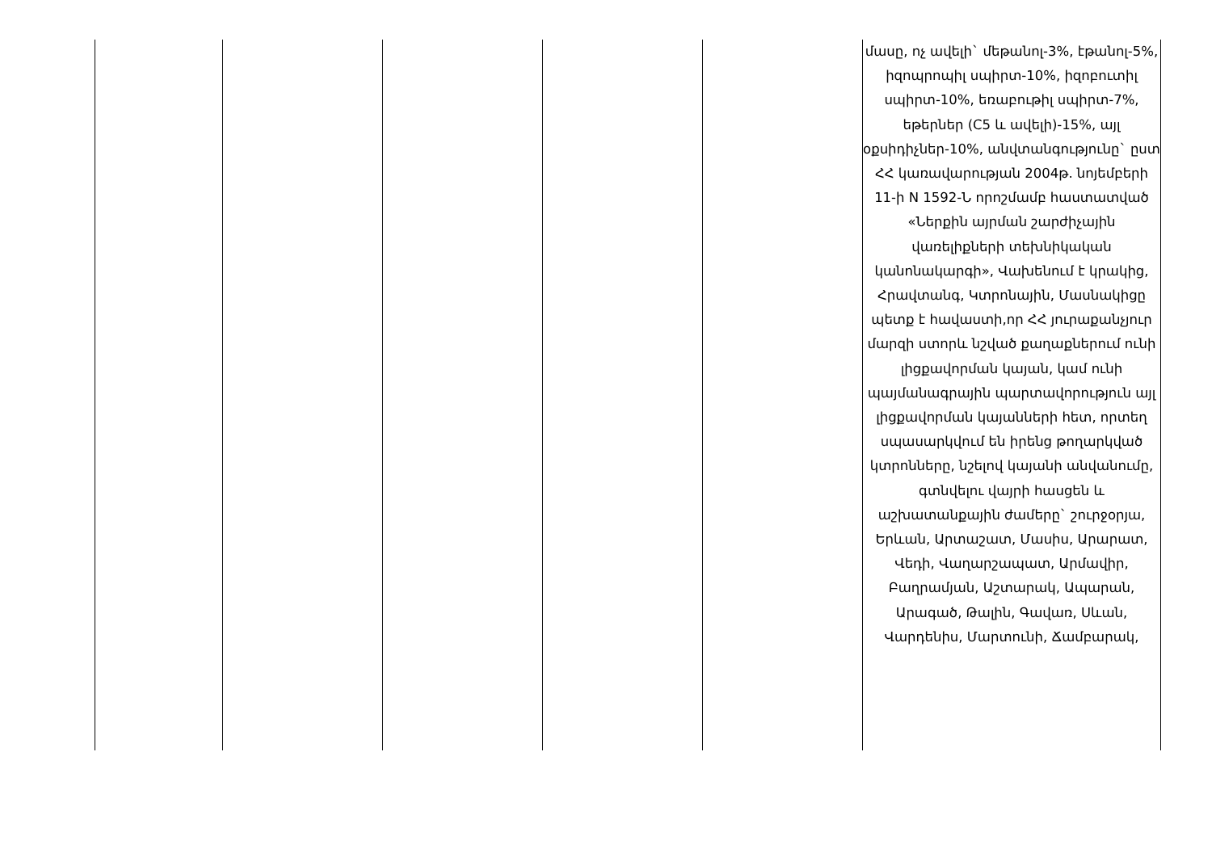| | | | | | մասը, ոչ ավելի` մեթանոլ-3%, էթանոլ-5%, իզոպրոպիլ սպիրտ-10%, իզոբուտիլ սպիրտ-10%, եռաբութիլ սպիրտ-7%, եթերներ (C5 և ավելի)-15%, այլ օքսիդիչներ-10%, անվտանգությունը` ըստ ՀՀ կառավարության 2004թ. նոյեմբերի 11-ի N 1592-Ն որոշմամբ հաստատված «Ներքին այրման շարժիչային վառելիքների տեխնիկական կանոնակարգի», Վախենում է կրակից, Հրավտանգ, Կտրոնային, Մասնակիցը պետք է հավաստի,որ ՀՀ յուրաքանչյուր մարզի ստորև նշված քաղաքներում ունի լիցքավորման կայան, կամ ունի պայմանագրային պարտավորություն այլ լիցքավորման կայանների հետ, որտեղ սպասարկվում են իրենց թողարկված կտրոնները, նշելով կայանի անվանումը, գտնվելու վայրի հասցեն և աշխատանքային ժամերը` շուրջօրյա, Երևան, Արտաշատ, Մասիս, Արարատ, Վեդի, Վաղարշապատ, Արմավիր, Բաղրամյան, Աշտարակ, Ապարան, Արագած, Թալին, Գավառ, Սևան, Վարդենիս, Մարտունի, Ճամբարակ, |